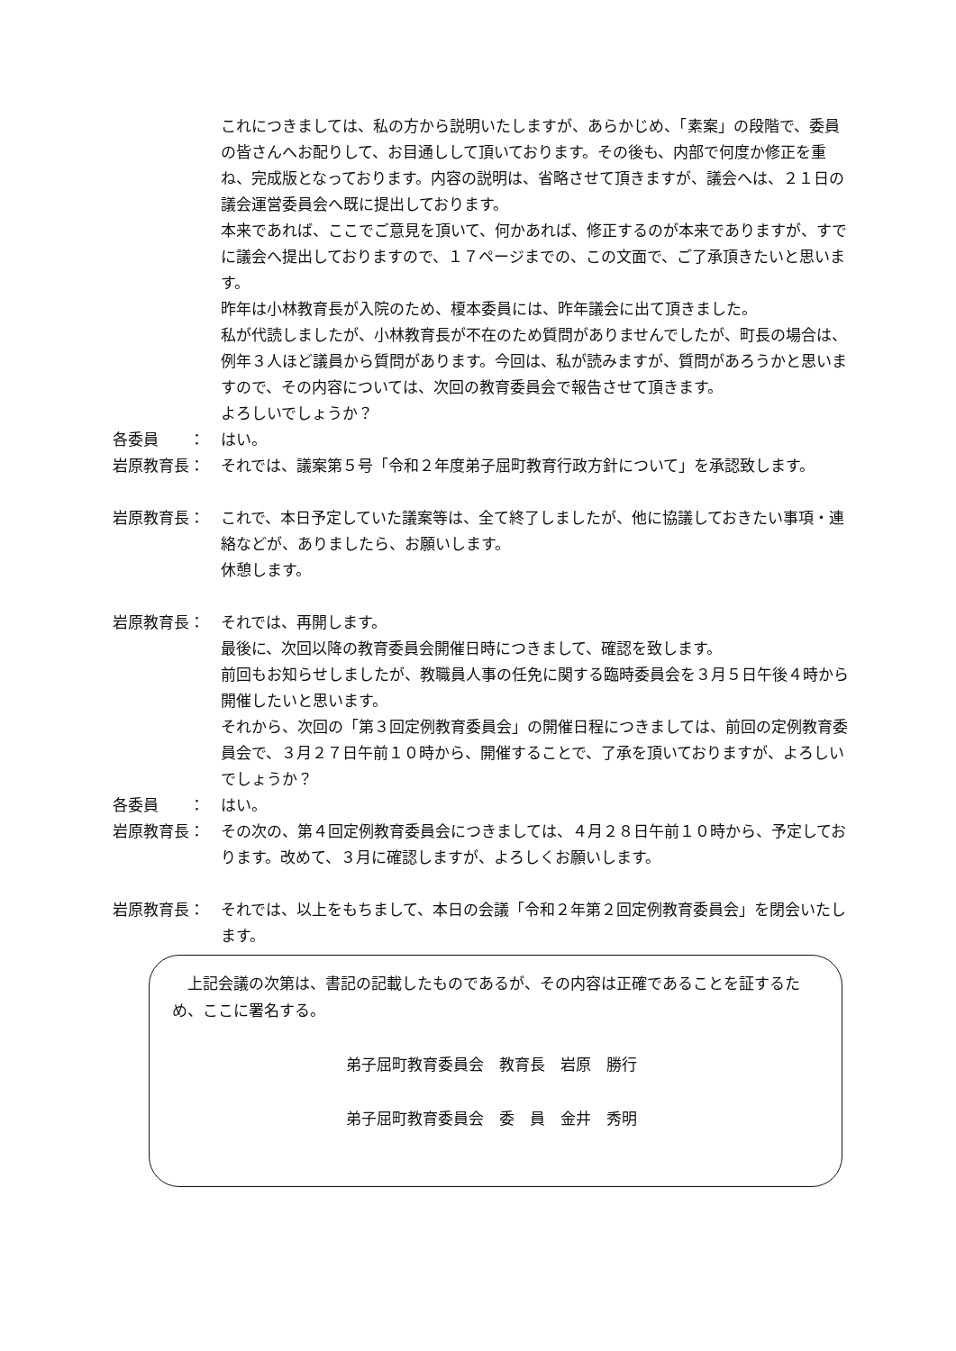これにつきましては、私の方から説明いたしますが、あらかじめ、「素案」の段階で、委員の皆さんへお配りして、お目通しして頂いております。その後も、内部で何度か修正を重ね、完成版となっております。内容の説明は、省略させて頂きますが、議会へは、２１日の議会運営委員会へ既に提出しております。
本来であれば、ここでご意見を頂いて、何かあれば、修正するのが本来でありますが、すでに議会へ提出しておりますので、１７ページまでの、この文面で、ご了承頂きたいと思います。
昨年は小林教育長が入院のため、榎本委員には、昨年議会に出て頂きました。
私が代読しましたが、小林教育長が不在のため質問がありませんでしたが、町長の場合は、例年３人ほど議員から質問があります。今回は、私が読みますが、質問があろうかと思いますので、その内容については、次回の教育委員会で報告させて頂きます。
よろしいでしょうか？
各委員　　： はい。
岩原教育長： それでは、議案第５号「令和２年度弟子屈町教育行政方針について」を承認致します。
岩原教育長： これで、本日予定していた議案等は、全て終了しましたが、他に協議しておきたい事項・連絡などが、ありましたら、お願いします。
休憩します。
岩原教育長： それでは、再開します。
最後に、次回以降の教育委員会開催日時につきまして、確認を致します。
前回もお知らせしましたが、教職員人事の任免に関する臨時委員会を３月５日午後４時から開催したいと思います。
それから、次回の「第３回定例教育委員会」の開催日程につきましては、前回の定例教育委員会で、３月２７日午前１０時から、開催することで、了承を頂いておりますが、よろしいでしょうか？
各委員　　： はい。
岩原教育長： その次の、第４回定例教育委員会につきましては、４月２８日午前１０時から、予定しております。改めて、３月に確認しますが、よろしくお願いします。
岩原教育長： それでは、以上をもちまして、本日の会議「令和２年第２回定例教育委員会」を閉会いたします。
　上記会議の次第は、書記の記載したものであるが、その内容は正確であることを証するため、ここに署名する。
弟子屈町教育委員会　教育長　岩原　勝行
弟子屈町教育委員会　委　員　金井　秀明